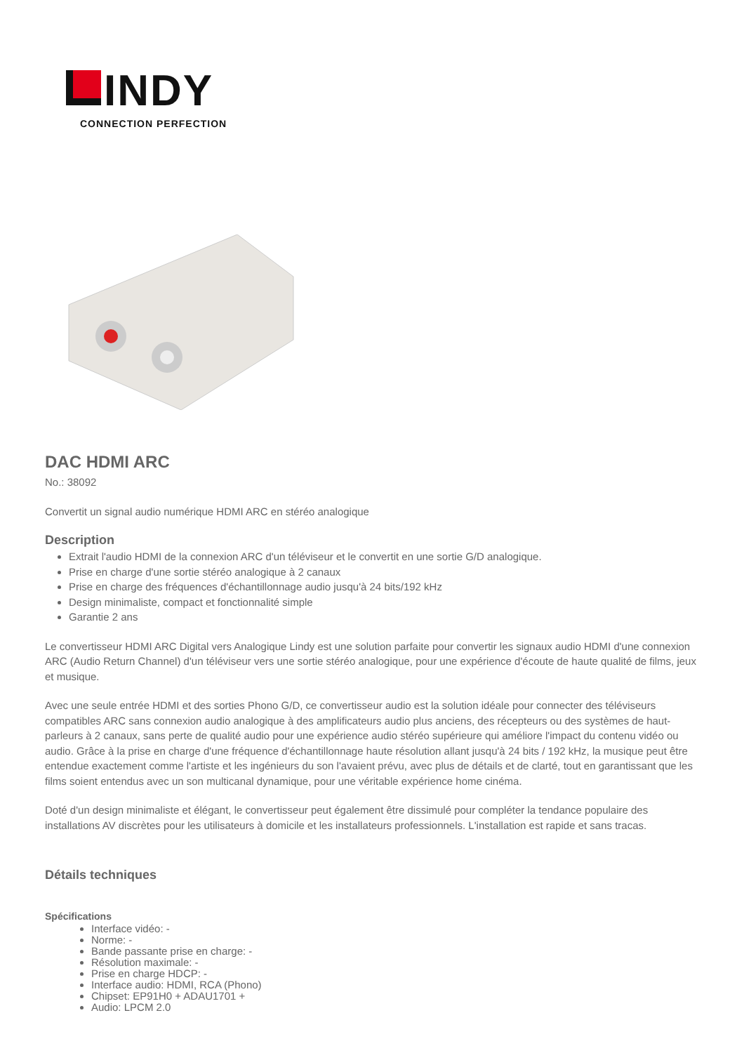INDY
CONNECTION PERFECTION
DAC HDMI ARC
No.: 38092
Convertit un signal audio numérique HDMI ARC en stéréo analogique
Description
Extrait l'audio HDMI de la connexion ARC d'un téléviseur et le convertit en une sortie G/D analogique.
Prise en charge d'une sortie stéréo analogique à 2 canaux
Prise en charge des fréquences d'échantillonnage audio jusqu'à 24 bits/192 kHz
Design minimaliste, compact et fonctionnalité simple
Garantie 2 ans
Le convertisseur HDMI ARC Digital vers Analogique Lindy est une solution parfaite pour convertir les signaux audio HDMI d'une connexion ARC (Audio Return Channel) d'un téléviseur vers une sortie stéréo analogique, pour une expérience d'écoute de haute qualité de films, jeux et musique.
Avec une seule entrée HDMI et des sorties Phono G/D, ce convertisseur audio est la solution idéale pour connecter des téléviseurs compatibles ARC sans connexion audio analogique à des amplificateurs audio plus anciens, des récepteurs ou des systèmes de haut-parleurs à 2 canaux, sans perte de qualité audio pour une expérience audio stéréo supérieure qui améliore l'impact du contenu vidéo ou audio. Grâce à la prise en charge d'une fréquence d'échantillonnage haute résolution allant jusqu'à 24 bits / 192 kHz, la musique peut être entendue exactement comme l'artiste et les ingénieurs du son l'avaient prévu, avec plus de détails et de clarté, tout en garantissant que les films soient entendus avec un son multicanal dynamique, pour une véritable expérience home cinéma.
Doté d'un design minimaliste et élégant, le convertisseur peut également être dissimulé pour compléter la tendance populaire des installations AV discrètes pour les utilisateurs à domicile et les installateurs professionnels. L'installation est rapide et sans tracas.
Détails techniques
Spécifications
Interface vidéo: -
Norme: -
Bande passante prise en charge: -
Résolution maximale: -
Prise en charge HDCP: -
Interface audio: HDMI, RCA (Phono)
Chipset: EP91H0 + ADAU1701 +
Audio: LPCM 2.0